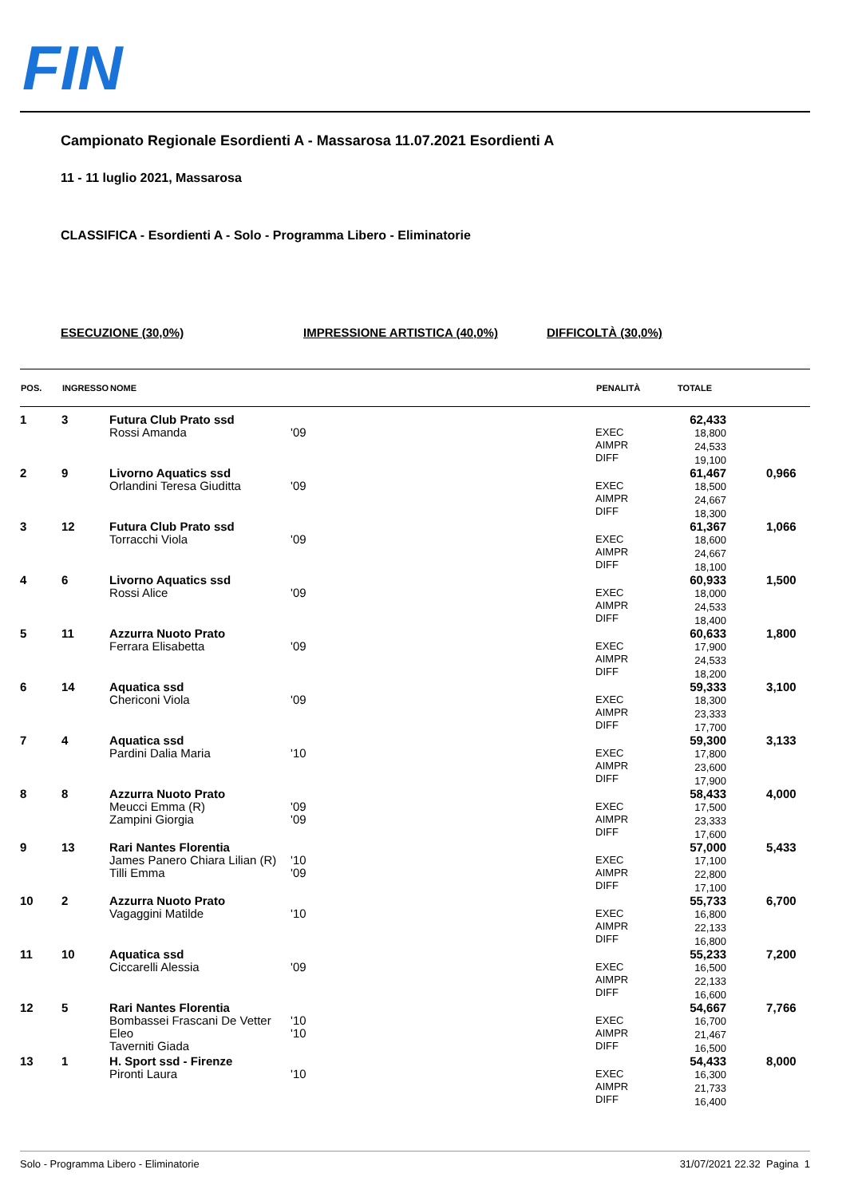FIN
Campionato Regionale Esordienti A - Massarosa 11.07.2021 Esordienti A
11 - 11 luglio 2021, Massarosa
CLASSIFICA - Esordienti A - Solo - Programma Libero - Eliminatorie
ESECUZIONE (30,0%) IMPRESSIONE ARTISTICA (40,0%) DIFFICOLTÀ (30,0%)
| POS. | INGRESSO | NOME | | PENALITÀ | TOTALE | |
| --- | --- | --- | --- | --- | --- | --- |
| 1 | 3 | Futura Club Prato ssd Rossi Amanda | '09 | EXEC AIMPR DIFF | 62,433 18,800 24,533 19,100 | |
| 2 | 9 | Livorno Aquatics ssd Orlandini Teresa Giuditta | '09 | EXEC AIMPR DIFF | 61,467 18,500 24,667 18,300 | 0,966 |
| 3 | 12 | Futura Club Prato ssd Torracchi Viola | '09 | EXEC AIMPR DIFF | 61,367 18,600 24,667 18,100 | 1,066 |
| 4 | 6 | Livorno Aquatics ssd Rossi Alice | '09 | EXEC AIMPR DIFF | 60,933 18,000 24,533 18,400 | 1,500 |
| 5 | 11 | Azzurra Nuoto Prato Ferrara Elisabetta | '09 | EXEC AIMPR DIFF | 60,633 17,900 24,533 18,200 | 1,800 |
| 6 | 14 | Aquatica ssd Chericoni Viola | '09 | EXEC AIMPR DIFF | 59,333 18,300 23,333 17,700 | 3,100 |
| 7 | 4 | Aquatica ssd Pardini Dalia Maria | '10 | EXEC AIMPR DIFF | 59,300 17,800 23,600 17,900 | 3,133 |
| 8 | 8 | Azzurra Nuoto Prato Meucci Emma (R) Zampini Giorgia | '09 '09 | EXEC AIMPR DIFF | 58,433 17,500 23,333 17,600 | 4,000 |
| 9 | 13 | Rari Nantes Florentia James Panero Chiara Lilian (R) Tilli Emma | '10 '09 | EXEC AIMPR DIFF | 57,000 17,100 22,800 17,100 | 5,433 |
| 10 | 2 | Azzurra Nuoto Prato Vagaggini Matilde | '10 | EXEC AIMPR DIFF | 55,733 16,800 22,133 16,800 | 6,700 |
| 11 | 10 | Aquatica ssd Ciccarelli Alessia | '09 | EXEC AIMPR DIFF | 55,233 16,500 22,133 16,600 | 7,200 |
| 12 | 5 | Rari Nantes Florentia Bombassei Frascani De Vetter Eleo Taverniti Giada | '10 '10 | EXEC AIMPR DIFF | 54,667 16,700 21,467 16,500 | 7,766 |
| 13 | 1 | H. Sport ssd - Firenze Pironti Laura | '10 | EXEC AIMPR DIFF | 54,433 16,300 21,733 16,400 | 8,000 |
Solo - Programma Libero - Eliminatorie 31/07/2021 22.32 Pagina 1